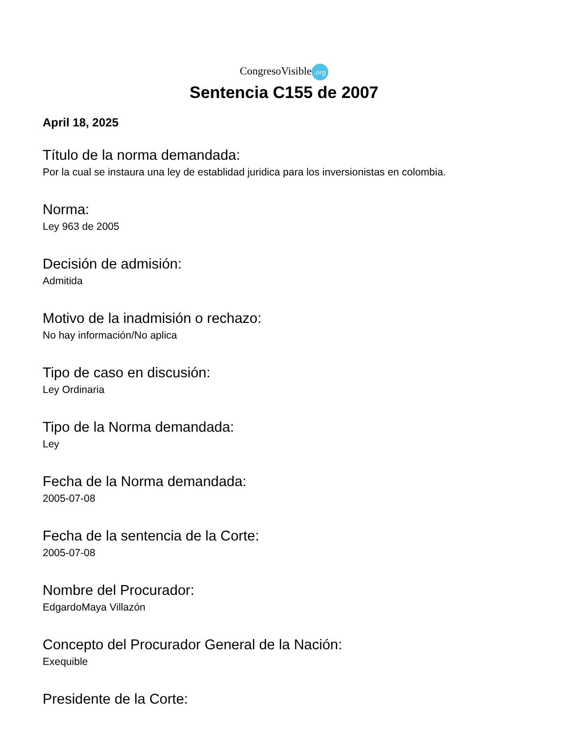CongresoVisible.org
Sentencia C155 de 2007
April 18, 2025
Título de la norma demandada:
Por la cual se instaura una ley de establidad juridica para los inversionistas en colombia.
Norma:
Ley 963 de 2005
Decisión de admisión:
Admitida
Motivo de la inadmisión o rechazo:
No hay información/No aplica
Tipo de caso en discusión:
Ley Ordinaria
Tipo de la Norma demandada:
Ley
Fecha de la Norma demandada:
2005-07-08
Fecha de la sentencia de la Corte:
2005-07-08
Nombre del Procurador:
EdgardoMaya Villazón
Concepto del Procurador General de la Nación:
Exequible
Presidente de la Corte: